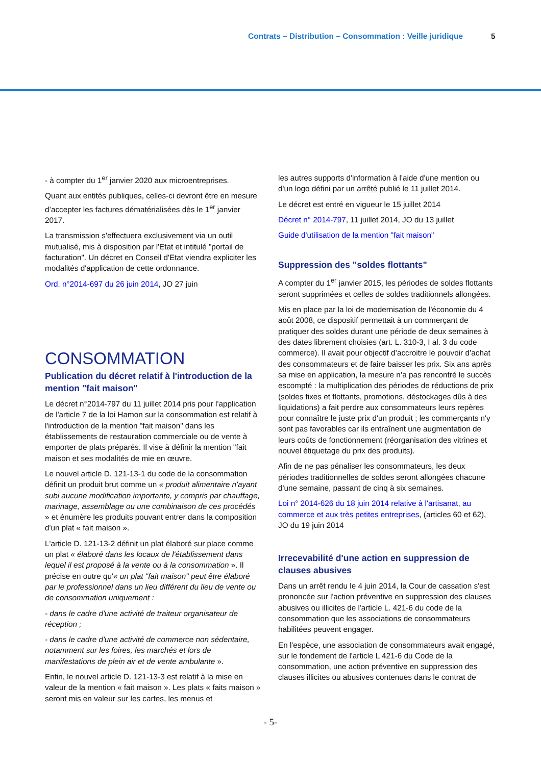Contrats – Distribution – Consommation : Veille juridique 5
- à compter du 1<sup>er</sup> janvier 2020 aux microentreprises.
Quant aux entités publiques, celles-ci devront être en mesure d’accepter les factures dématérialisées dès le 1<sup>er</sup> janvier 2017.
La transmission s'effectuera exclusivement via un outil mutualisé, mis à disposition par l'Etat et intitulé "portail de facturation". Un décret en Conseil d'Etat viendra expliciter les modalités d'application de cette ordonnance.
Ord. n°2014-697 du 26 juin 2014, JO 27 juin
CONSOMMATION
Publication du décret relatif à l'introduction de la mention "fait maison"
Le décret n°2014-797 du 11 juillet 2014 pris pour l'application de l'article 7 de la loi Hamon sur la consommation est relatif à l'introduction de la mention "fait maison" dans les établissements de restauration commerciale ou de vente à emporter de plats préparés. Il vise à définir la mention "fait maison et ses modalités de mie en œuvre.
Le nouvel article D. 121-13-1 du code de la consommation définit un produit brut comme un « produit alimentaire n'ayant subi aucune modification importante, y compris par chauffage, marinage, assemblage ou une combinaison de ces procédés » et énumère les produits pouvant entrer dans la composition d'un plat « fait maison ».
L'article D. 121-13-2 définit un plat élaboré sur place comme un plat « élaboré dans les locaux de l'établissement dans lequel il est proposé à la vente ou à la consommation ». Il précise en outre qu'« un plat "fait maison" peut être élaboré par le professionnel dans un lieu différent du lieu de vente ou de consommation uniquement :
- dans le cadre d'une activité de traiteur organisateur de réception ;
- dans le cadre d'une activité de commerce non sédentaire, notamment sur les foires, les marchés et lors de manifestations de plein air et de vente ambulante ».
Enfin, le nouvel article D. 121-13-3 est relatif à la mise en valeur de la mention « fait maison ». Les plats « faits maison » seront mis en valeur sur les cartes, les menus et
les autres supports d'information à l'aide d'une mention ou d'un logo défini par un arrêté publié le 11 juillet 2014.
Le décret est entré en vigueur le 15 juillet 2014
Décret n° 2014-797, 11 juillet 2014, JO du 13 juillet
Guide d'utilisation de la mention "fait maison"
Suppression des "soldes flottants"
A compter du 1<sup>er</sup> janvier 2015, les périodes de soldes flottants seront supprimées et celles de soldes traditionnels allongées.
Mis en place par la loi de modernisation de l'économie du 4 août 2008, ce dispositif permettait à un commerçant de pratiquer des soldes durant une période de deux semaines à des dates librement choisies (art. L. 310-3, I al. 3 du code commerce). Il avait pour objectif d’accroitre le pouvoir d’achat des consommateurs et de faire baisser les prix. Six ans après sa mise en application, la mesure n’a pas rencontré le succès escompté : la multiplication des périodes de réductions de prix (soldes fixes et flottants, promotions, déstockages dûs à des liquidations) a fait perdre aux consommateurs leurs repères pour connaître le juste prix d'un produit ; les commerçants n'y sont pas favorables car ils entraînent une augmentation de leurs coûts de fonctionnement (réorganisation des vitrines et nouvel étiquetage du prix des produits).
Afin de ne pas pénaliser les consommateurs, les deux périodes traditionnelles de soldes seront allongées chacune d'une semaine, passant de cinq à six semaines.
Loi n° 2014-626 du 18 juin 2014 relative à l'artisanat, au commerce et aux très petites entreprises, (articles 60 et 62), JO du 19 juin 2014
Irrecevabilité d'une action en suppression de clauses abusives
Dans un arrêt rendu le 4 juin 2014, la Cour de cassation s'est prononcée sur l'action préventive en suppression des clauses abusives ou illicites de l'article L. 421-6 du code de la consommation que les associations de consommateurs habilitées peuvent engager.
En l'espèce, une association de consommateurs avait engagé, sur le fondement de l'article L 421-6 du Code de la consommation, une action préventive en suppression des clauses illicites ou abusives contenues dans le contrat de
- 5-